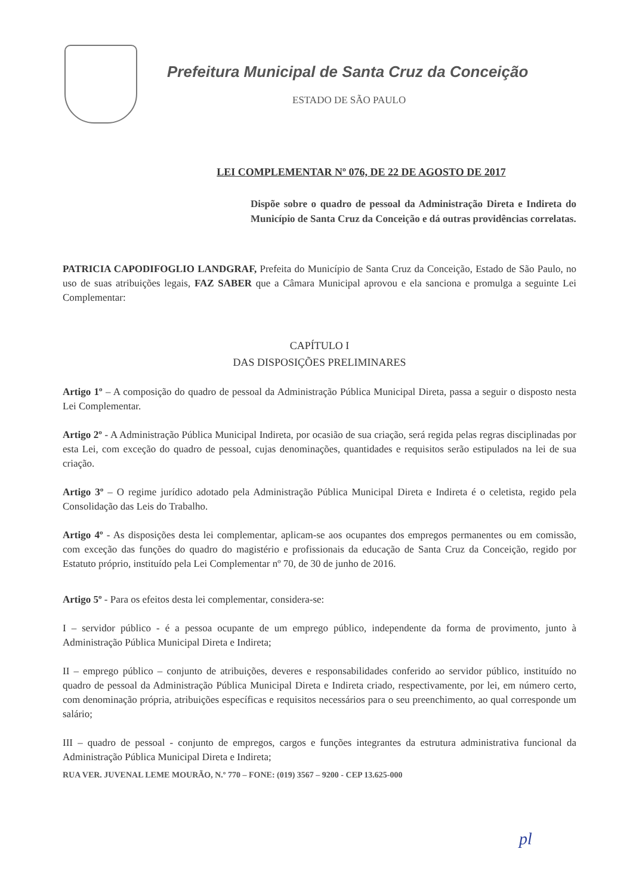Prefeitura Municipal de Santa Cruz da Conceição
ESTADO DE SÃO PAULO
LEI COMPLEMENTAR Nº 076, DE 22 DE AGOSTO DE 2017
Dispõe sobre o quadro de pessoal da Administração Direta e Indireta do Município de Santa Cruz da Conceição e dá outras providências correlatas.
PATRICIA CAPODIFOGLIO LANDGRAF, Prefeita do Município de Santa Cruz da Conceição, Estado de São Paulo, no uso de suas atribuições legais, FAZ SABER que a Câmara Municipal aprovou e ela sanciona e promulga a seguinte Lei Complementar:
CAPÍTULO I
DAS DISPOSIÇÕES PRELIMINARES
Artigo 1º – A composição do quadro de pessoal da Administração Pública Municipal Direta, passa a seguir o disposto nesta Lei Complementar.
Artigo 2º - A Administração Pública Municipal Indireta, por ocasião de sua criação, será regida pelas regras disciplinadas por esta Lei, com exceção do quadro de pessoal, cujas denominações, quantidades e requisitos serão estipulados na lei de sua criação.
Artigo 3º – O regime jurídico adotado pela Administração Pública Municipal Direta e Indireta é o celetista, regido pela Consolidação das Leis do Trabalho.
Artigo 4º - As disposições desta lei complementar, aplicam-se aos ocupantes dos empregos permanentes ou em comissão, com exceção das funções do quadro do magistério e profissionais da educação de Santa Cruz da Conceição, regido por Estatuto próprio, instituído pela Lei Complementar nº 70, de 30 de junho de 2016.
Artigo 5º - Para os efeitos desta lei complementar, considera-se:
I – servidor público - é a pessoa ocupante de um emprego público, independente da forma de provimento, junto à Administração Pública Municipal Direta e Indireta;
II – emprego público – conjunto de atribuições, deveres e responsabilidades conferido ao servidor público, instituído no quadro de pessoal da Administração Pública Municipal Direta e Indireta criado, respectivamente, por lei, em número certo, com denominação própria, atribuições específicas e requisitos necessários para o seu preenchimento, ao qual corresponde um salário;
III – quadro de pessoal - conjunto de empregos, cargos e funções integrantes da estrutura administrativa funcional da Administração Pública Municipal Direta e Indireta;
RUA VER. JUVENAL LEME MOURÃO, N.º 770 – FONE: (019) 3567 – 9200 - CEP 13.625-000
pl